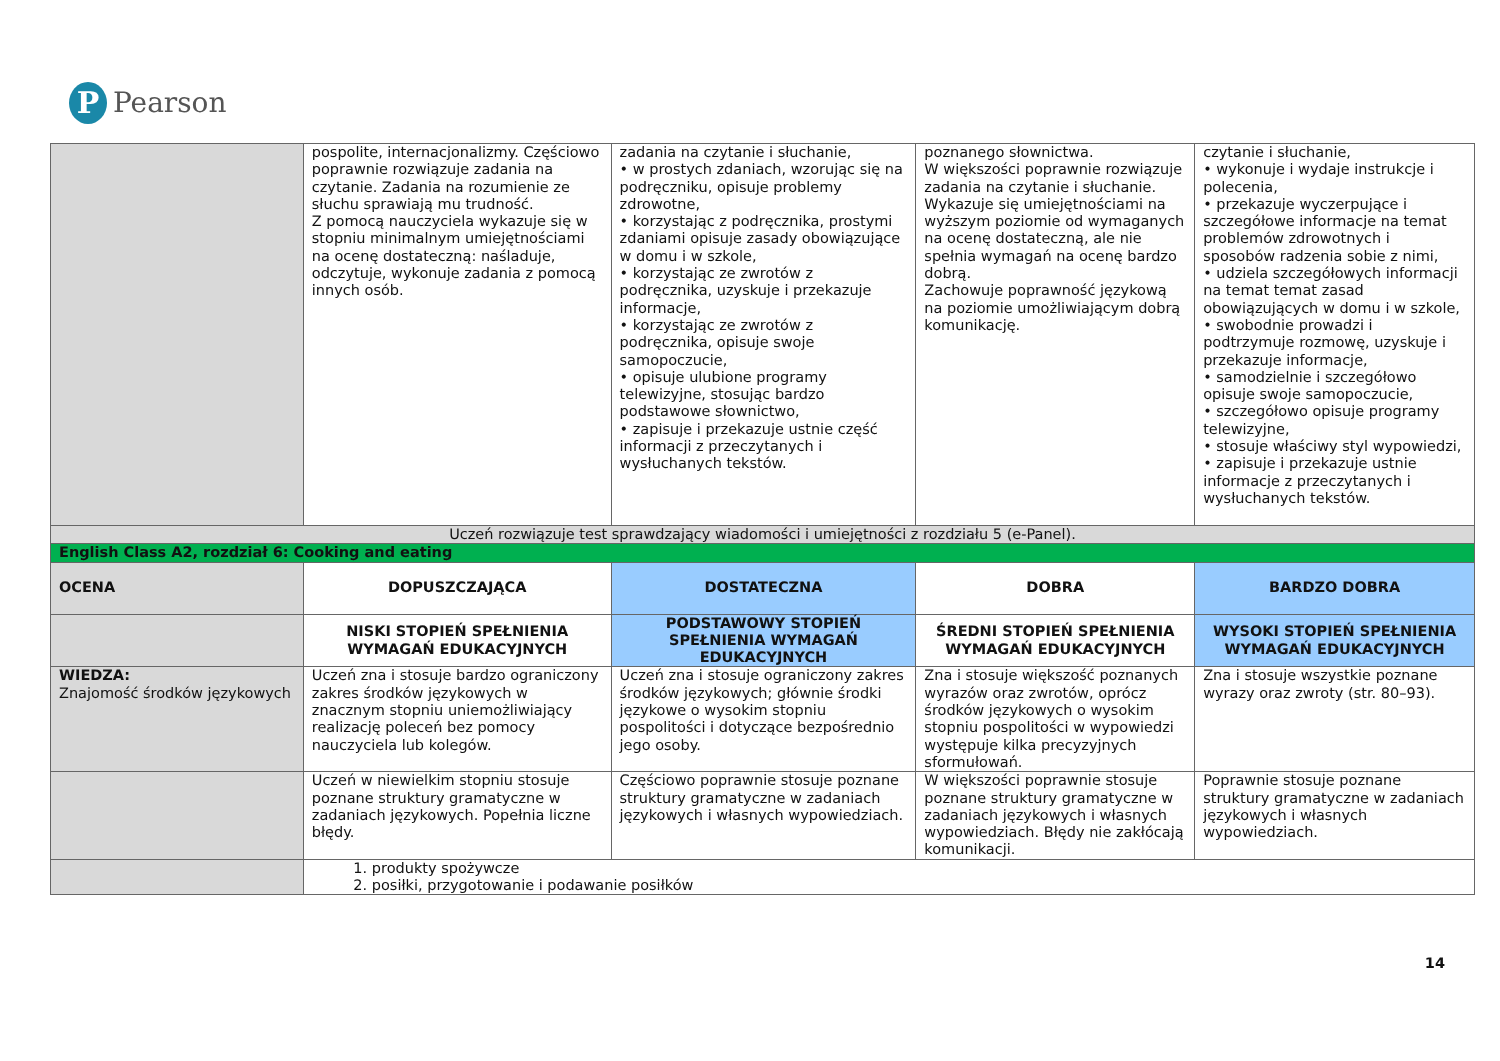P Pearson
| | pospolite, internacjonalizmy. Częściowo poprawnie rozwiązuje zadania na czytanie. Zadania na rozumienie ze słuchu sprawiają mu trudność. Z pomocą nauczyciela wykazuje się w stopniu minimalnym umiejętnościami na ocenę dostateczną: naśladuje, odczytuje, wykonuje zadania z pomocą innych osób. | zadania na czytanie i słuchanie, • w prostych zdaniach, wzorując się na podręczniku, opisuje problemy zdrowotne, • korzystając z podręcznika, prostymi zdaniami opisuje zasady obowiązujące w domu i w szkole, • korzystając ze zwrotów z podręcznika, uzyskuje i przekazuje informacje, • korzystając ze zwrotów z podręcznika, opisuje swoje samopoczucie, • opisuje ulubione programy telewizyjne, stosując bardzo podstawowe słownictwo, • zapisuje i przekazuje ustnie część informacji z przeczytanych i wysłuchanych tekstów. | poznanego słownictwa. W większości poprawnie rozwiązuje zadania na czytanie i słuchanie. Wykazuje się umiejętnościami na wyższym poziomie od wymaganych na ocenę dostateczną, ale nie spełnia wymagań na ocenę bardzo dobrą. Zachowuje poprawność językową na poziomie umożliwiającym dobrą komunikację. | czytanie i słuchanie, • wykonuje i wydaje instrukcje i polecenia, • przekazuje wyczerpujące i szczegółowe informacje na temat problemów zdrowotnych i sposobów radzenia sobie z nimi, • udziela szczegółowych informacji na temat temat zasad obowiązujących w domu i w szkole, • swobodnie prowadzi i podtrzymuje rozmowę, uzyskuje i przekazuje informacje, • samodzielnie i szczegółowo opisuje swoje samopoczucie, • szczegółowo opisuje programy telewizyjne, • stosuje właściwy styl wypowiedzi, • zapisuje i przekazuje ustnie informacje z przeczytanych i wysłuchanych tekstów. |
| Uczeń rozwiązuje test sprawdzający wiadomości i umiejętności z rozdziału 5 (e-Panel). | | | | |
| English Class A2, rozdział 6: Cooking and eating | | | | |
| OCENA | DOPUSZCZAJĄCA | DOSTATECZNA | DOBRA | BARDZO DOBRA |
| | NISKI STOPIEŃ SPEŁNIENIA WYMAGAŃ EDUKACYJNYCH | PODSTAWOWY STOPIEŃ SPEŁNIENIA WYMAGAŃ EDUKACYJNYCH | ŚREDNI STOPIEŃ SPEŁNIENIA WYMAGAŃ EDUKACYJNYCH | WYSOKI STOPIEŃ SPEŁNIENIA WYMAGAŃ EDUKACYJNYCH |
| WIEDZA: Znajomość środków językowych | Uczeń zna i stosuje bardzo ograniczony zakres środków językowych w znacznym stopniu uniemożliwiający realizację poleceń bez pomocy nauczyciela lub kolegów. | Uczeń zna i stosuje ograniczony zakres środków językowych; głównie środki językowe o wysokim stopniu pospolitości i dotyczące bezpośrednio jego osoby. | Zna i stosuje większość poznanych wyrazów oraz zwrotów, oprócz środków językowych o wysokim stopniu pospolitości w wypowiedzi występuje kilka precyzyjnych sformułowań. | Zna i stosuje wszystkie poznane wyrazy oraz zwroty (str. 80–93). |
| | Uczeń w niewielkim stopniu stosuje poznane struktury gramatyczne w zadaniach językowych. Popełnia liczne błędy. | Częściowo poprawnie stosuje poznane struktury gramatyczne w zadaniach językowych i własnych wypowiedziach. | W większości poprawnie stosuje poznane struktury gramatyczne w zadaniach językowych i własnych wypowiedziach. Błędy nie zakłócają komunikacji. | Poprawnie stosuje poznane struktury gramatyczne w zadaniach językowych i własnych wypowiedziach. |
| | 1. produkty spożywcze 2. posiłki, przygotowanie i podawanie posiłków | | | |
14